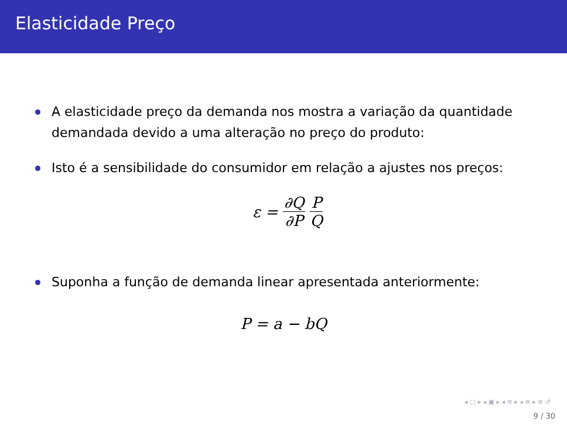Elasticidade Preço
A elasticidade preço da demanda nos mostra a variação da quantidade demandada devido a uma alteração no preço do produto:
Isto é a sensibilidade do consumidor em relação a ajustes nos preços:
ε = ∂Q ∂P P Q
Suponha a função de demanda linear apresentada anteriormente:
P = a − bQ
◂ ▢ ▸ ◂ ▣ ▸ ◂ ≡ ▸ ◂ ≡ ▸ ≡ ↺
9 / 30